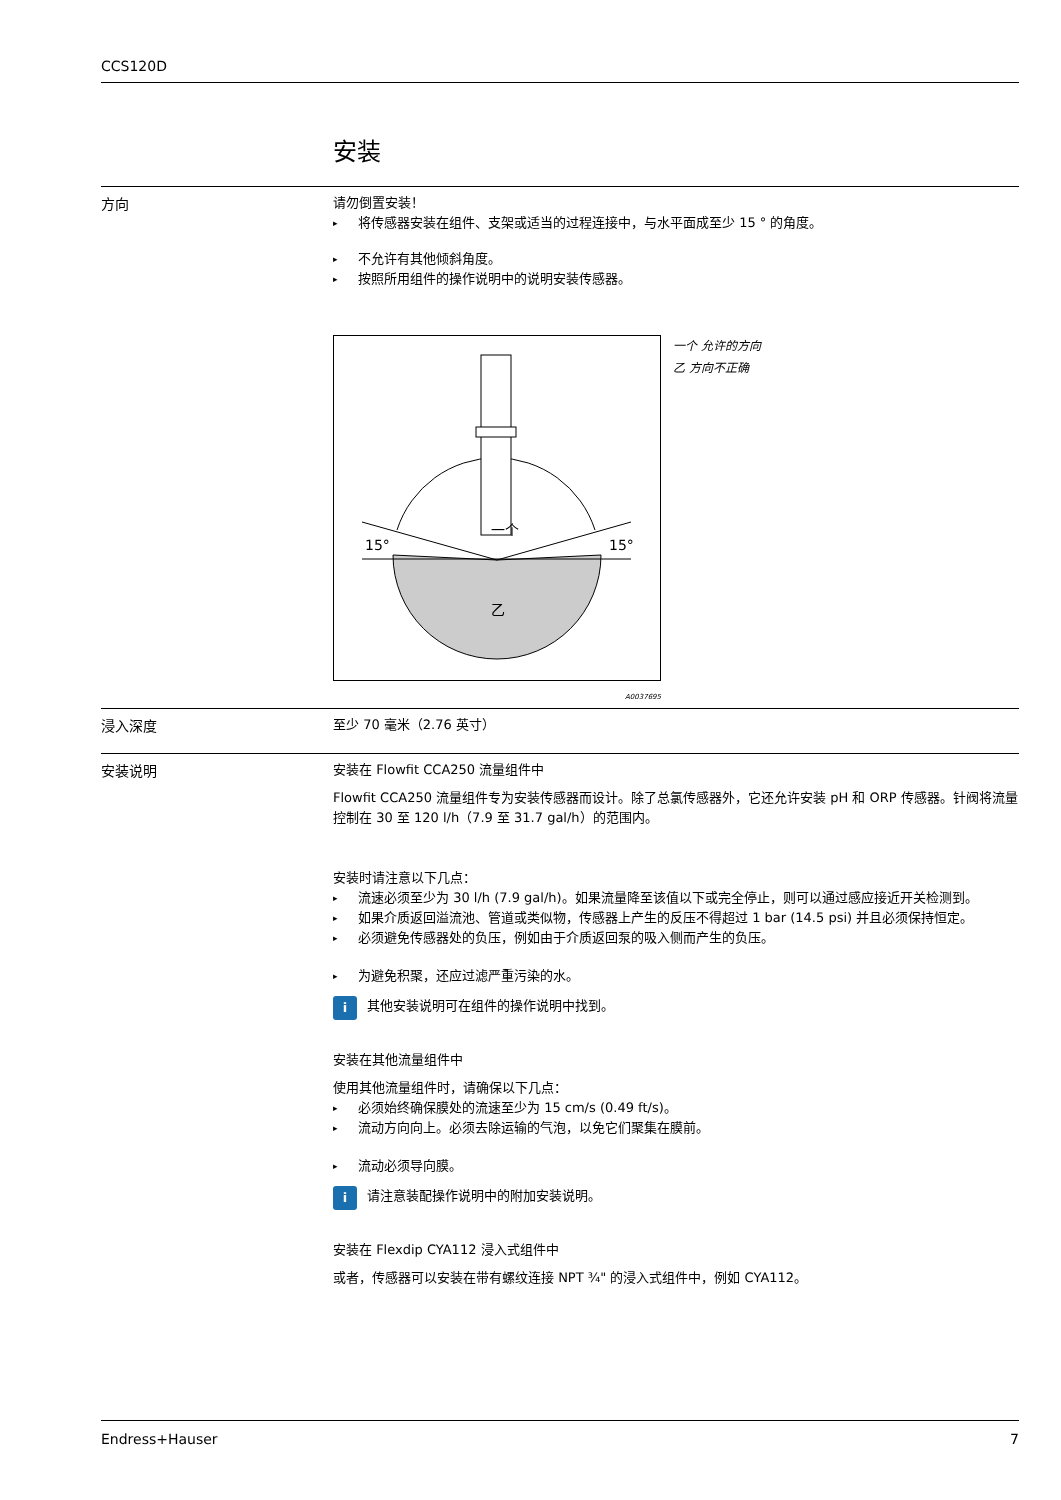CCS120D
安装
方向
请勿倒置安装！
▸ 将传感器安装在组件、支架或适当的过程连接中，与水平面成至少 15 ° 的角度。
▸ 不允许有其他倾斜角度。
▸ 按照所用组件的操作说明中的说明安装传感器。
15°
15°
一个
乙
A0037695
一个 允许的方向
乙 方向不正确
浸入深度
至少 70 毫米（2.76 英寸）
安装说明
安装在 Flowfit CCA250 流量组件中
Flowfit CCA250 流量组件专为安装传感器而设计。除了总氯传感器外，它还允许安装 pH 和 ORP 传感器。针阀将流量控制在 30 至 120 l/h（7.9 至 31.7 gal/h）的范围内。
安装时请注意以下几点：
▸ 流速必须至少为 30 l/h (7.9 gal/h)。如果流量降至该值以下或完全停止，则可以通过感应接近开关检测到。
▸ 如果介质返回溢流池、管道或类似物，传感器上产生的反压不得超过 1 bar (14.5 psi) 并且必须保持恒定。
▸ 必须避免传感器处的负压，例如由于介质返回泵的吸入侧而产生的负压。
▸ 为避免积聚，还应过滤严重污染的水。
i
其他安装说明可在组件的操作说明中找到。
安装在其他流量组件中
使用其他流量组件时，请确保以下几点：
▸ 必须始终确保膜处的流速至少为 15 cm/s (0.49 ft/s)。
▸ 流动方向向上。必须去除运输的气泡，以免它们聚集在膜前。
▸ 流动必须导向膜。
i
请注意装配操作说明中的附加安装说明。
安装在 Flexdip CYA112 浸入式组件中
或者，传感器可以安装在带有螺纹连接 NPT ¾" 的浸入式组件中，例如 CYA112。
Endress+Hauser 7